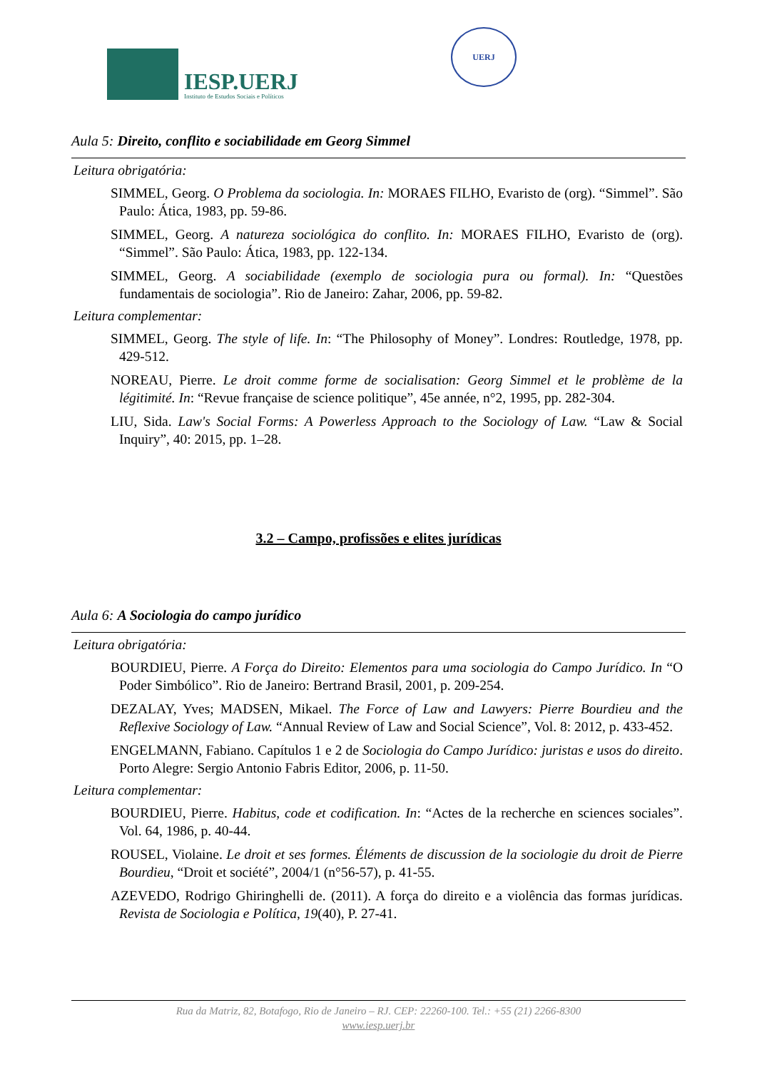IESP.UERJ
Instituto de Estudos Sociais e Políticos
UERJ
Aula 5: Direito, conflito e sociabilidade em Georg Simmel
Leitura obrigatória:
SIMMEL, Georg. O Problema da sociologia. In: MORAES FILHO, Evaristo de (org). “Simmel”. São Paulo: Ática, 1983, pp. 59-86.
SIMMEL, Georg. A natureza sociológica do conflito. In: MORAES FILHO, Evaristo de (org). “Simmel”. São Paulo: Ática, 1983, pp. 122-134.
SIMMEL, Georg. A sociabilidade (exemplo de sociologia pura ou formal). In: “Questões fundamentais de sociologia”. Rio de Janeiro: Zahar, 2006, pp. 59-82.
Leitura complementar:
SIMMEL, Georg. The style of life. In: “The Philosophy of Money”. Londres: Routledge, 1978, pp. 429-512.
NOREAU, Pierre. Le droit comme forme de socialisation: Georg Simmel et le problème de la légitimité. In: “Revue française de science politique”, 45e année, n°2, 1995, pp. 282-304.
LIU, Sida. Law's Social Forms: A Powerless Approach to the Sociology of Law. “Law & Social Inquiry”, 40: 2015, pp. 1–28.
3.2 – Campo, profissões e elites jurídicas
Aula 6: A Sociologia do campo jurídico
Leitura obrigatória:
BOURDIEU, Pierre. A Força do Direito: Elementos para uma sociologia do Campo Jurídico. In “O Poder Simbólico”. Rio de Janeiro: Bertrand Brasil, 2001, p. 209-254.
DEZALAY, Yves; MADSEN, Mikael. The Force of Law and Lawyers: Pierre Bourdieu and the Reflexive Sociology of Law. “Annual Review of Law and Social Science”, Vol. 8: 2012, p. 433-452.
ENGELMANN, Fabiano. Capítulos 1 e 2 de Sociologia do Campo Jurídico: juristas e usos do direito. Porto Alegre: Sergio Antonio Fabris Editor, 2006, p. 11-50.
Leitura complementar:
BOURDIEU, Pierre. Habitus, code et codification. In: “Actes de la recherche en sciences sociales”. Vol. 64, 1986, p. 40-44.
ROUSEL, Violaine. Le droit et ses formes. Éléments de discussion de la sociologie du droit de Pierre Bourdieu, “Droit et société”, 2004/1 (n°56-57), p. 41-55.
AZEVEDO, Rodrigo Ghiringhelli de. (2011). A força do direito e a violência das formas jurídicas. Revista de Sociologia e Política, 19(40), P. 27-41.
Rua da Matriz, 82, Botafogo, Rio de Janeiro – RJ. CEP: 22260-100. Tel.: +55 (21) 2266-8300
www.iesp.uerj.br